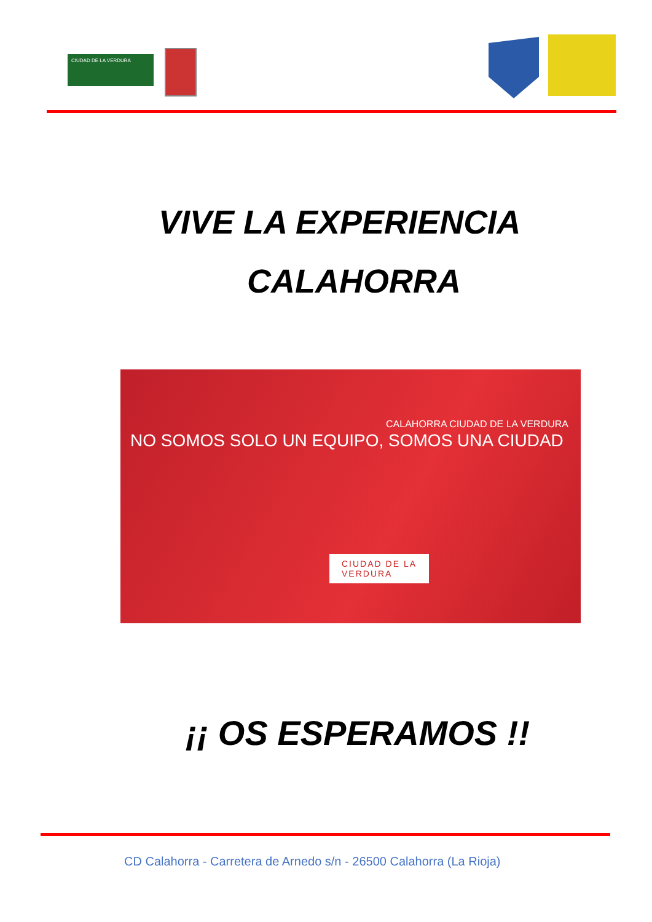CIUDAD DE LA VERDURA
VIVE LA EXPERIENCIA
CALAHORRA
CALAHORRA CIUDAD DE LA VERDURA
NO SOMOS SOLO UN EQUIPO, SOMOS UNA CIUDAD
CIUDAD DE LA
VERDURA
¡¡ OS ESPERAMOS !!
CD Calahorra - Carretera de Arnedo s/n - 26500 Calahorra (La Rioja)